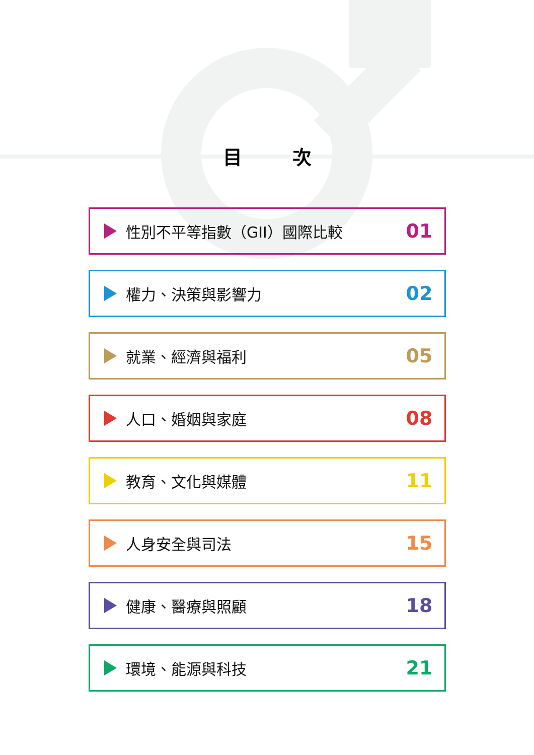目次
性別不平等指數（GII）國際比較 01
權力、決策與影響力 02
就業、經濟與福利 05
人口、婚姻與家庭 08
教育、文化與媒體 11
人身安全與司法 15
健康、醫療與照顧 18
環境、能源與科技 21